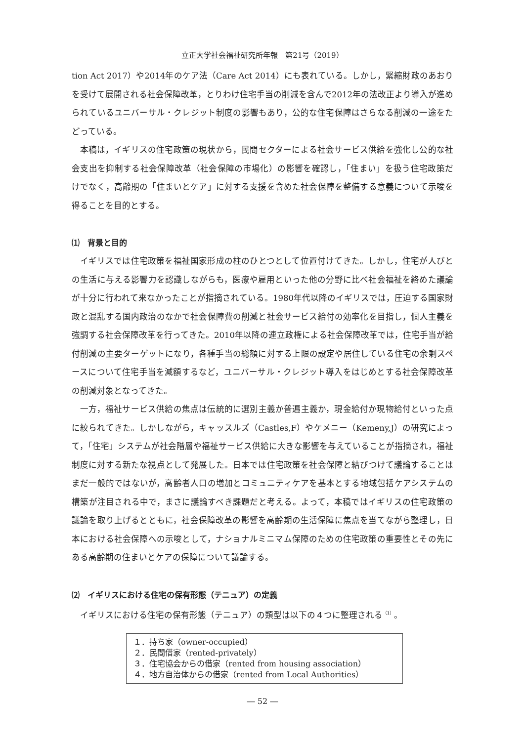立正大学社会福祉研究所年報　第21号（2019）
tion Act 2017）や2014年のケア法（Care Act 2014）にも表れている。しかし，緊縮財政のあおりを受けて展開される社会保障改革，とりわけ住宅手当の削減を含んで2012年の法改正より導入が進められているユニバーサル・クレジット制度の影響もあり，公的な住宅保障はさらなる削減の一途をたどっている。
本稿は，イギリスの住宅政策の現状から，民間セクターによる社会サービス供給を強化し公的な社会支出を抑制する社会保障改革（社会保障の市場化）の影響を確認し，「住まい」を扱う住宅政策だけでなく，高齢期の「住まいとケア」に対する支援を含めた社会保障を整備する意義について示唆を得ることを目的とする。
⑴　背景と目的
イギリスでは住宅政策を福祉国家形成の柱のひとつとして位置付けてきた。しかし，住宅が人びとの生活に与える影響力を認識しながらも，医療や雇用といった他の分野に比べ社会福祉を絡めた議論が十分に行われて来なかったことが指摘されている。1980年代以降のイギリスでは，圧迫する国家財政と混乱する国内政治のなかで社会保障費の削減と社会サービス給付の効率化を目指し，個人主義を強調する社会保障改革を行ってきた。2010年以降の連立政権による社会保障改革では，住宅手当が給付削減の主要ターゲットになり，各種手当の総額に対する上限の設定や居住している住宅の余剰スペースについて住宅手当を減額するなど，ユニバーサル・クレジット導入をはじめとする社会保障改革の削減対象となってきた。
一方，福祉サービス供給の焦点は伝統的に選別主義か普遍主義か，現金給付か現物給付といった点に絞られてきた。しかしながら，キャッスルズ（Castles,F）やケメニー（Kemeny,J）の研究によって，「住宅」システムが社会階層や福祉サービス供給に大きな影響を与えていることが指摘され，福祉制度に対する新たな視点として発展した。日本では住宅政策を社会保障と結びつけて議論することはまだ一般的ではないが，高齢者人口の増加とコミュニティケアを基本とする地域包括ケアシステムの構築が注目される中で，まさに議論すべき課題だと考える。よって，本稿ではイギリスの住宅政策の議論を取り上げるとともに，社会保障改革の影響を高齢期の生活保障に焦点を当てながら整理し，日本における社会保障への示唆として，ナショナルミニマム保障のための住宅政策の重要性とその先にある高齢期の住まいとケアの保障について議論する。
⑵　イギリスにおける住宅の保有形態（テニュア）の定義
イギリスにおける住宅の保有形態（テニュア）の類型は以下の４つに整理される<sup>（1）</sup>。
１．持ち家（owner-occupied）
２．民間借家（rented-privately）
３．住宅協会からの借家（rented from housing association）
４．地方自治体からの借家（rented from Local Authorities）
― 52 ―